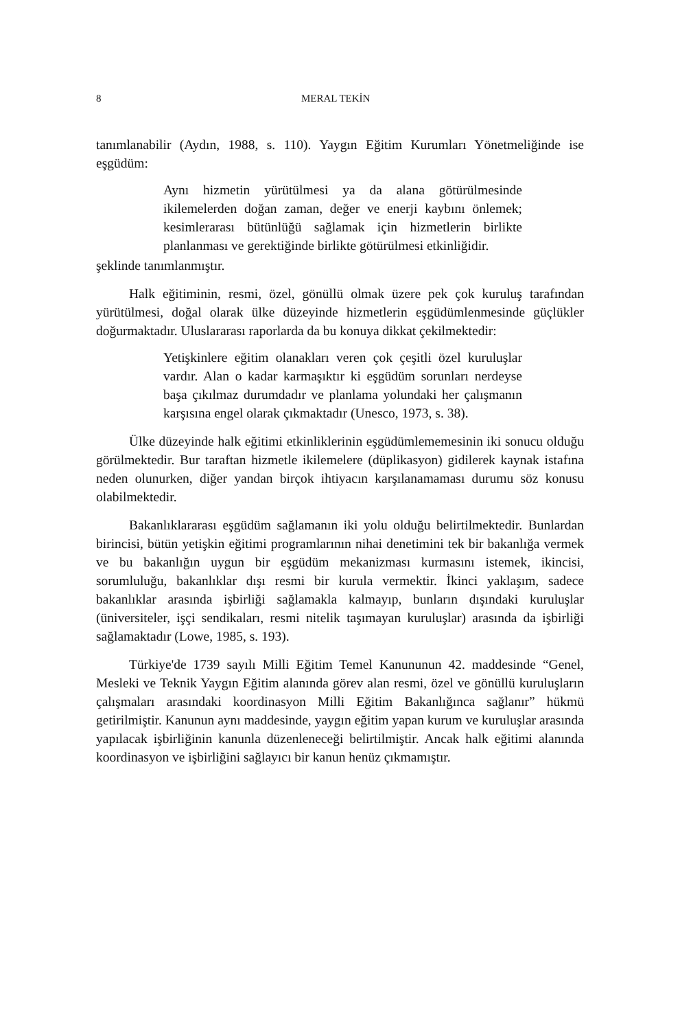8 MERAL TEKİN
tanımlanabilir (Aydın, 1988, s. 110). Yaygın Eğitim Kurumları Yönetmeliğinde ise eşgüdüm:
Aynı hizmetin yürütülmesi ya da alana götürülmesinde ikilemelerden doğan zaman, değer ve enerji kaybını önlemek; kesimlerarası bütünlüğü sağlamak için hizmetlerin birlikte planlanması ve gerektiğinde birlikte götürülmesi etkinliğidir.
şeklinde tanımlanmıştır.
Halk eğitiminin, resmi, özel, gönüllü olmak üzere pek çok kuruluş tarafından yürütülmesi, doğal olarak ülke düzeyinde hizmetlerin eşgüdümlenmesinde güçlükler doğurmaktadır. Uluslararası raporlarda da bu konuya dikkat çekilmektedir:
Yetişkinlere eğitim olanakları veren çok çeşitli özel kuruluşlar vardır. Alan o kadar karmaşıktır ki eşgüdüm sorunları nerdeyse başa çıkılmaz durumdadır ve planlama yolundaki her çalışmanın karşısına engel olarak çıkmaktadır (Unesco, 1973, s. 38).
Ülke düzeyinde halk eğitimi etkinliklerinin eşgüdümlememesinin iki sonucu olduğu görülmektedir. Bur taraftan hizmetle ikilemelere (düplikasyon) gidilerek kaynak istafına neden olunurken, diğer yandan birçok ihtiyacın karşılanamaması durumu söz konusu olabilmektedir.
Bakanlıklararası eşgüdüm sağlamanın iki yolu olduğu belirtilmektedir. Bunlardan birincisi, bütün yetişkin eğitimi programlarının nihai denetimini tek bir bakanlığa vermek ve bu bakanlığın uygun bir eşgüdüm mekanizması kurmasını istemek, ikincisi, sorumluluğu, bakanlıklar dışı resmi bir kurula vermektir. İkinci yaklaşım, sadece bakanlıklar arasında işbirliği sağlamakla kalmayıp, bunların dışındaki kuruluşlar (üniversiteler, işçi sendikaları, resmi nitelik taşımayan kuruluşlar) arasında da işbirliği sağlamaktadır (Lowe, 1985, s. 193).
Türkiye'de 1739 sayılı Milli Eğitim Temel Kanununun 42. maddesinde “Genel, Mesleki ve Teknik Yaygın Eğitim alanında görev alan resmi, özel ve gönüllü kuruluşların çalışmaları arasındaki koordinasyon Milli Eğitim Bakanlığınca sağlanır” hükmü getirilmiştir. Kanunun aynı maddesinde, yaygın eğitim yapan kurum ve kuruluşlar arasında yapılacak işbirliğinin kanunla düzenleneceği belirtilmiştir. Ancak halk eğitimi alanında koordinasyon ve işbirliğini sağlayıcı bir kanun henüz çıkmamıştır.